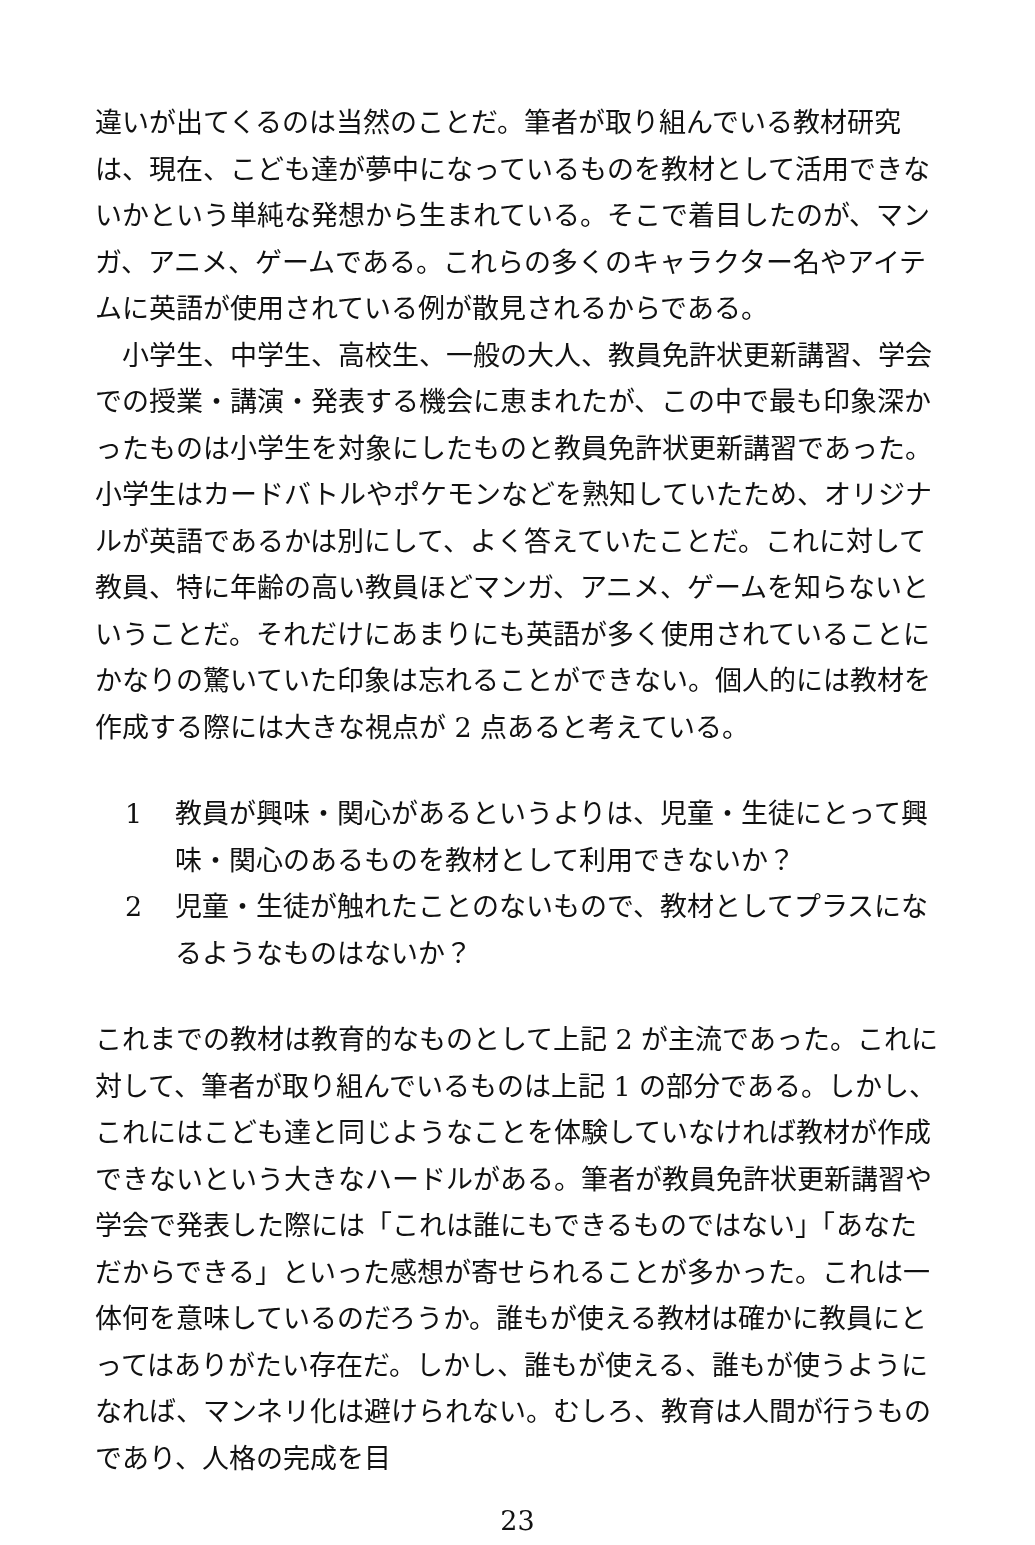違いが出てくるのは当然のことだ。筆者が取り組んでいる教材研究は、現在、こども達が夢中になっているものを教材として活用できないかという単純な発想から生まれている。そこで着目したのが、マンガ、アニメ、ゲームである。これらの多くのキャラクター名やアイテムに英語が使用されている例が散見されるからである。
小学生、中学生、高校生、一般の大人、教員免許状更新講習、学会での授業・講演・発表する機会に恵まれたが、この中で最も印象深かったものは小学生を対象にしたものと教員免許状更新講習であった。小学生はカードバトルやポケモンなどを熟知していたため、オリジナルが英語であるかは別にして、よく答えていたことだ。これに対して教員、特に年齢の高い教員ほどマンガ、アニメ、ゲームを知らないということだ。それだけにあまりにも英語が多く使用されていることにかなりの驚いていた印象は忘れることができない。個人的には教材を作成する際には大きな視点が 2 点あると考えている。
1 教員が興味・関心があるというよりは、児童・生徒にとって興味・関心のあるものを教材として利用できないか？
2 児童・生徒が触れたことのないもので、教材としてプラスになるようなものはないか？
これまでの教材は教育的なものとして上記 2 が主流であった。これに対して、筆者が取り組んでいるものは上記 1 の部分である。しかし、これにはこども達と同じようなことを体験していなければ教材が作成できないという大きなハードルがある。筆者が教員免許状更新講習や学会で発表した際には「これは誰にもできるものではない」「あなただからできる」といった感想が寄せられることが多かった。これは一体何を意味しているのだろうか。誰もが使える教材は確かに教員にとってはありがたい存在だ。しかし、誰もが使える、誰もが使うようになれば、マンネリ化は避けられない。むしろ、教育は人間が行うものであり、人格の完成を目
23